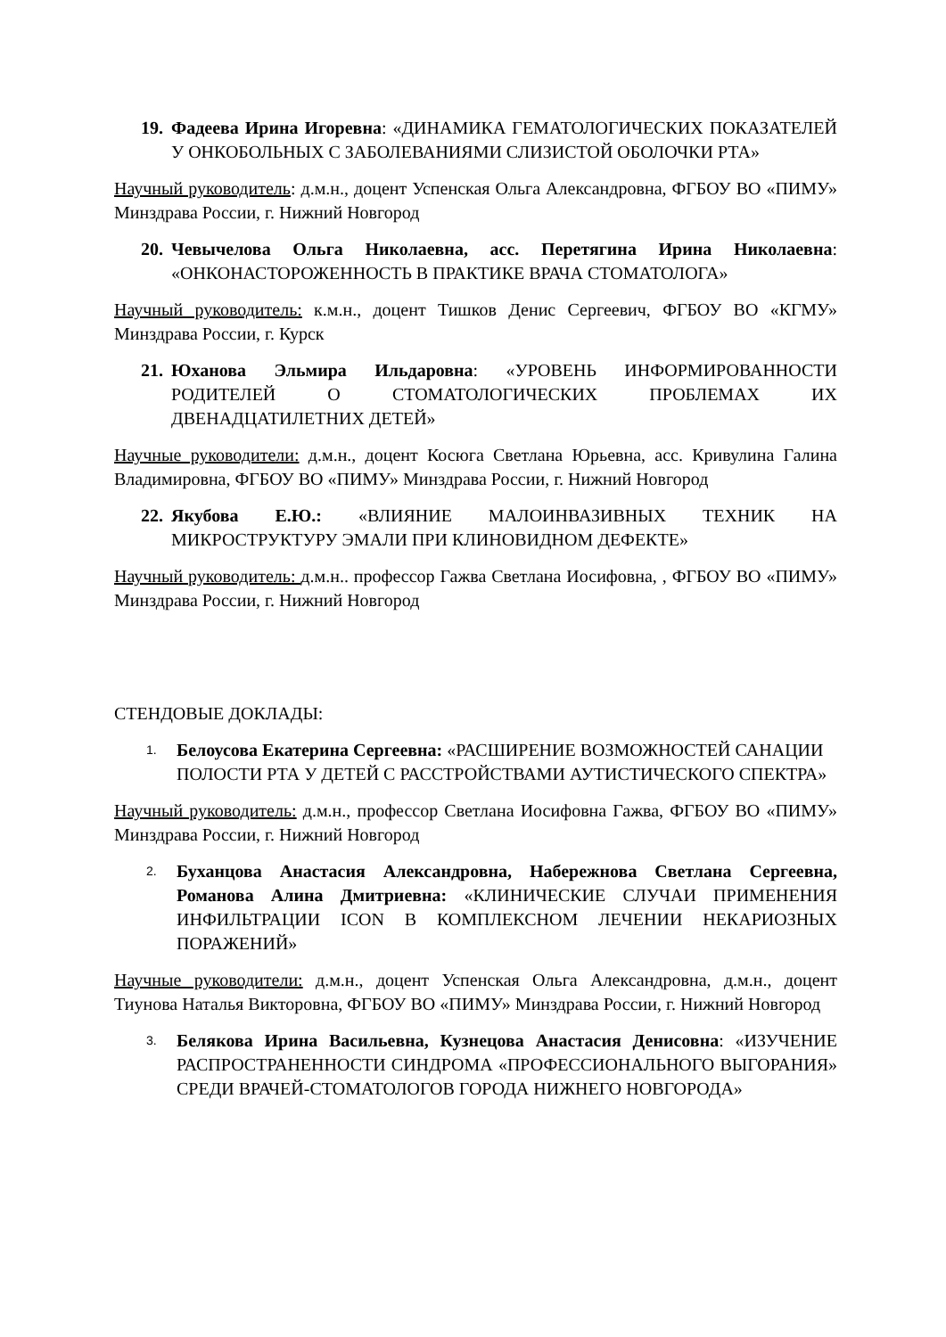19. Фадеева Ирина Игоревна: «ДИНАМИКА ГЕМАТОЛОГИЧЕСКИХ ПОКАЗАТЕЛЕЙ У ОНКОБОЛЬНЫХ С ЗАБОЛЕВАНИЯМИ СЛИЗИСТОЙ ОБОЛОЧКИ РТА»
Научный руководитель: д.м.н., доцент Успенская Ольга Александровна, ФГБОУ ВО «ПИМУ» Минздрава России, г. Нижний Новгород
20. Чевычелова Ольга Николаевна, асс. Перетягина Ирина Николаевна: «ОНКОНАСТОРОЖЕННОСТЬ В ПРАКТИКЕ ВРАЧА СТОМАТОЛОГА»
Научный руководитель: к.м.н., доцент Тишков Денис Сергеевич, ФГБОУ ВО «КГМУ» Минздрава России, г. Курск
21. Юханова Эльмира Ильдаровна: «УРОВЕНЬ ИНФОРМИРОВАННОСТИ РОДИТЕЛЕЙ О СТОМАТОЛОГИЧЕСКИХ ПРОБЛЕМАХ ИХ ДВЕНАДЦАТИЛЕТНИХ ДЕТЕЙ»
Научные руководители: д.м.н., доцент Косюга Светлана Юрьевна, асс. Кривулина Галина Владимировна, ФГБОУ ВО «ПИМУ» Минздрава России, г. Нижний Новгород
22. Якубова Е.Ю.: «ВЛИЯНИЕ МАЛОИНВАЗИВНЫХ ТЕХНИК НА МИКРОСТРУКТУРУ ЭМАЛИ ПРИ КЛИНОВИДНОМ ДЕФЕКТЕ»
Научный руководитель: д.м.н.. профессор Гажва Светлана Иосифовна, , ФГБОУ ВО «ПИМУ» Минздрава России, г. Нижний Новгород
СТЕНДОВЫЕ ДОКЛАДЫ:
1. Белоусова Екатерина Сергеевна: «РАСШИРЕНИЕ ВОЗМОЖНОСТЕЙ САНАЦИИ ПОЛОСТИ РТА У ДЕТЕЙ С РАССТРОЙСТВАМИ АУТИСТИЧЕСКОГО СПЕКТРА»
Научный руководитель: д.м.н., профессор Светлана Иосифовна Гажва, ФГБОУ ВО «ПИМУ» Минздрава России, г. Нижний Новгород
2. Буханцова Анастасия Александровна, Набережнова Светлана Сергеевна, Романова Алина Дмитриевна: «КЛИНИЧЕСКИЕ СЛУЧАИ ПРИМЕНЕНИЯ ИНФИЛЬТРАЦИИ ICON В КОМПЛЕКСНОМ ЛЕЧЕНИИ НЕКАРИОЗНЫХ ПОРАЖЕНИЙ»
Научные руководители: д.м.н., доцент Успенская Ольга Александровна, д.м.н., доцент Тиунова Наталья Викторовна, ФГБОУ ВО «ПИМУ» Минздрава России, г. Нижний Новгород
3. Белякова Ирина Васильевна, Кузнецова Анастасия Денисовна: «ИЗУЧЕНИЕ РАСПРОСТРАНЕННОСТИ СИНДРОМА «ПРОФЕССИОНАЛЬНОГО ВЫГОРАНИЯ» СРЕДИ ВРАЧЕЙ-СТОМАТОЛОГОВ ГОРОДА НИЖНЕГО НОВГОРОДА»